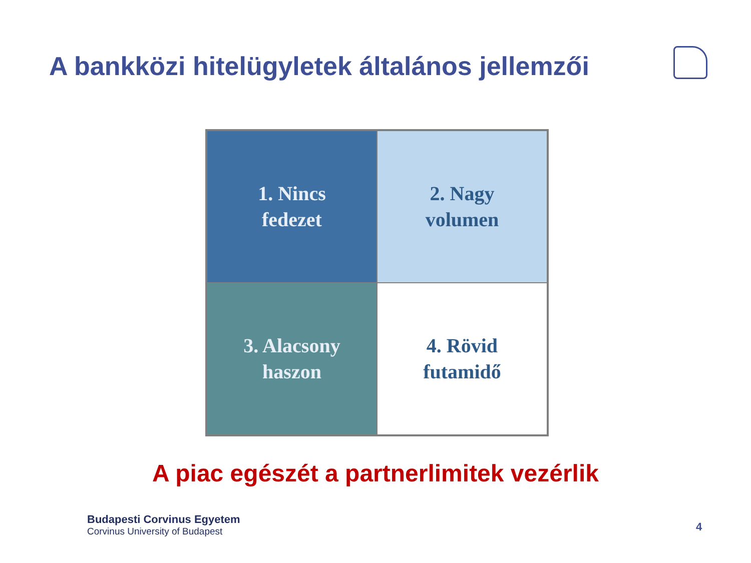A bankközi hitelügyletek általános jellemzői
1. Nincs
fedezet
2. Nagy
volumen
3. Alacsony
haszon
4. Rövid
futamidő
A piac egészét a partnerlimitek vezérlik
Budapesti Corvinus Egyetem
Corvinus University of Budapest
4